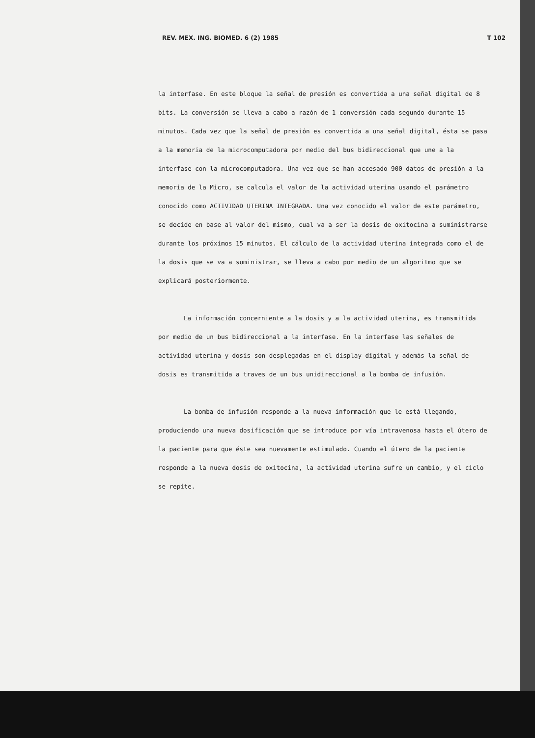REV. MEX. ING. BIOMED. 6 (2) 1985 T 102
la interfase. En este bloque la señal de presión es convertida a una señal digital de 8 bits. La conversión se lleva a cabo a razón de 1 conversión cada segundo durante 15 minutos. Cada vez que la señal de presión es convertida a una señal digital, ésta se pasa a la memoria de la microcomputadora por medio del bus bidireccional que une a la interfase con la microcomputadora. Una vez que se han accesado 900 datos de presión a la memoria de la Micro, se calcula el valor de la actividad uterina usando el parámetro conocido como ACTIVIDAD UTERINA INTEGRADA. Una vez conocido el valor de este parámetro, se decide en base al valor del mismo, cual va a ser la dosis de oxitocina a suministrarse durante los próximos 15 minutos. El cálculo de la actividad uterina integrada como el de la dosis que se va a suministrar, se lleva a cabo por medio de un algoritmo que se explicará posteriormente.
La información concerniente a la dosis y a la actividad uterina, es transmitida por medio de un bus bidireccional a la interfase. En la interfase las señales de actividad uterina y dosis son desplegadas en el display digital y además la señal de dosis es transmitida a traves de un bus unidireccional a la bomba de infusión.
La bomba de infusión responde a la nueva información que le está llegando, produciendo una nueva dosificación que se introduce por vía intravenosa hasta el útero de la paciente para que éste sea nuevamente estimulado. Cuando el útero de la paciente responde a la nueva dosis de oxitocina, la actividad uterina sufre un cambio, y el ciclo se repite.